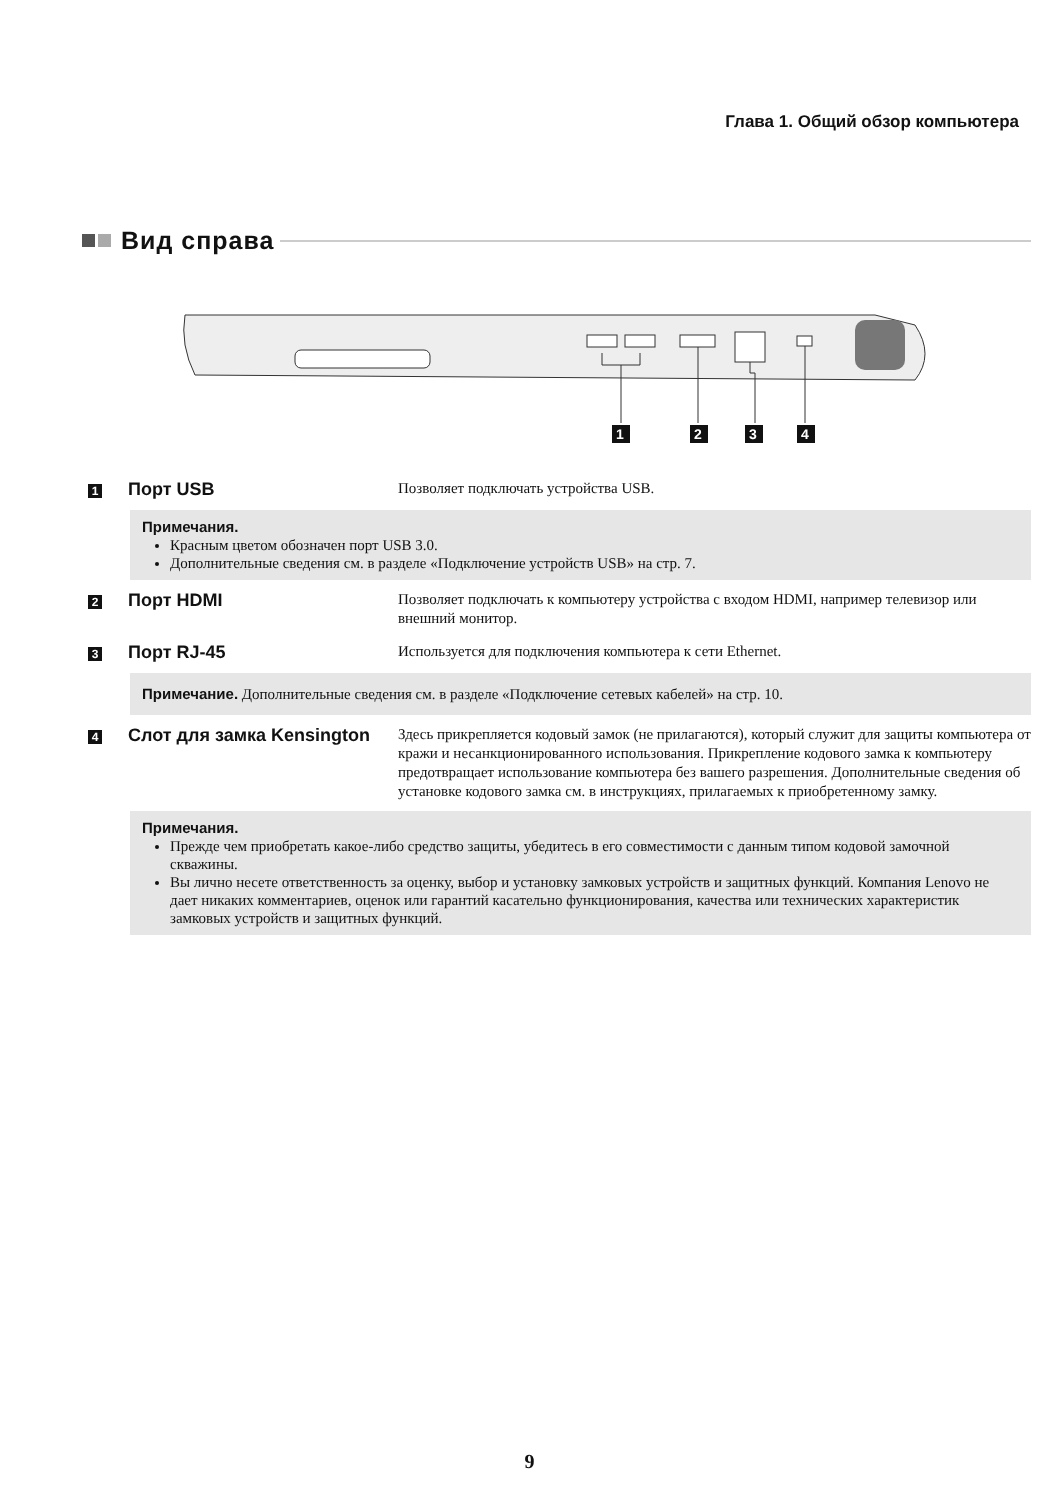Глава 1. Общий обзор компьютера
Вид справа
1
2
3
4
1
Порт USB
Позволяет подключать устройства USB.
Примечания.
Красным цветом обозначен порт USB 3.0.
Дополнительные сведения см. в разделе «Подключение устройств USB» на стр. 7.
2
Порт HDMI
Позволяет подключать к компьютеру устройства с входом HDMI, например телевизор или внешний монитор.
3
Порт RJ-45
Используется для подключения компьютера к сети Ethernet.
Примечание. Дополнительные сведения см. в разделе «Подключение сетевых кабелей» на стр. 10.
4
Слот для замка Kensington
Здесь прикрепляется кодовый замок (не прилагаются), который служит для защиты компьютера от кражи и несанкционированного использования. Прикрепление кодового замка к компьютеру предотвращает использование компьютера без вашего разрешения. Дополнительные сведения об установке кодового замка см. в инструкциях, прилагаемых к приобретенному замку.
Примечания.
Прежде чем приобретать какое-либо средство защиты, убедитесь в его совместимости с данным типом кодовой замочной скважины.
Вы лично несете ответственность за оценку, выбор и установку замковых устройств и защитных функций. Компания Lenovo не дает никаких комментариев, оценок или гарантий касательно функционирования, качества или технических характеристик замковых устройств и защитных функций.
9